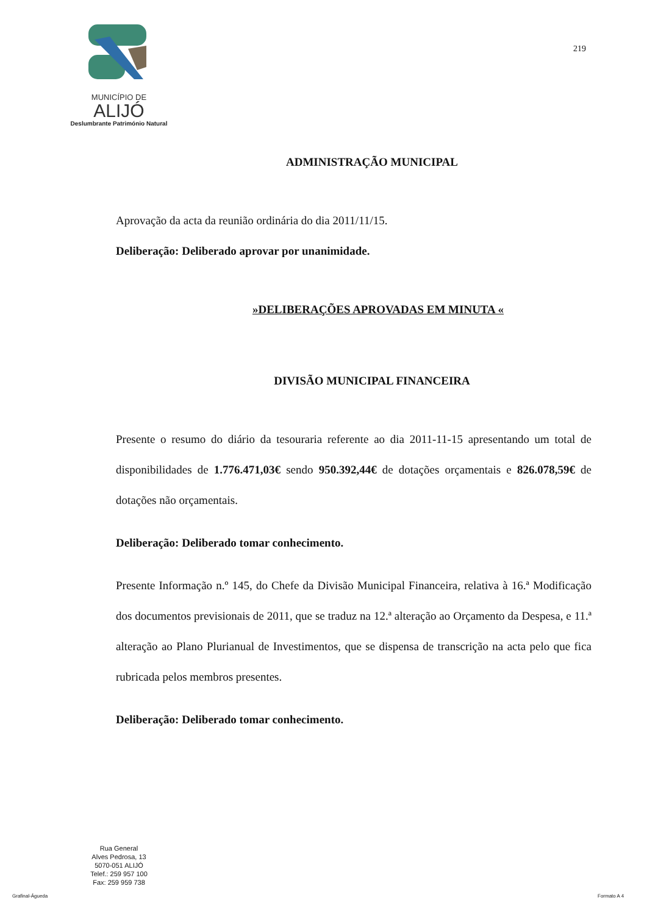MUNICÍPIO DE
ALIJÓ
Deslumbrante Património Natural
219
ADMINISTRAÇÃO MUNICIPAL
Aprovação da acta da reunião ordinária do dia 2011/11/15.
Deliberação: Deliberado aprovar por unanimidade.
»DELIBERAÇÕES APROVADAS EM MINUTA «
DIVISÃO MUNICIPAL FINANCEIRA
Presente o resumo do diário da tesouraria referente ao dia 2011-11-15 apresentando um total de disponibilidades de 1.776.471,03€ sendo 950.392,44€ de dotações orçamentais e 826.078,59€ de dotações não orçamentais.
Deliberação: Deliberado tomar conhecimento.
Presente Informação n.º 145, do Chefe da Divisão Municipal Financeira, relativa à 16.ª Modificação dos documentos previsionais de 2011, que se traduz na 12.ª alteração ao Orçamento da Despesa, e 11.ª alteração ao Plano Plurianual de Investimentos, que se dispensa de transcrição na acta pelo que fica rubricada pelos membros presentes.
Deliberação: Deliberado tomar conhecimento.
Rua General
Alves Pedrosa, 13
5070-051 ALIJÓ
Telef.: 259 957 100
Fax: 259 959 738
Grafinal-Águeda Formato A 4